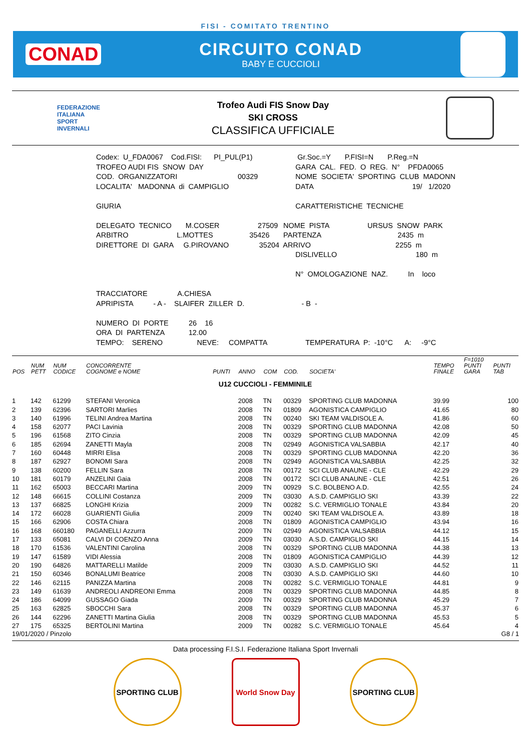FISI - COMITATO TRENTINO
CONAD
CIRCUITO CONAD
BABY E CUCCIOLI
FEDERAZIONE
ITALIANA
SPORT
INVERNALI
Trofeo Audi FIS Snow Day
SKI CROSS
CLASSIFICA UFFICIALE
| Codex: U_FDA0067 Cod.FISI: PI_PUL(P1) | Gr.Soc.=Y P.FISI=N P.Reg.=N |
| TROFEO AUDI FIS SNOW DAY | GARA CAL. FED. O REG. N° PFDA0065 |
| COD. ORGANIZZATORI 00329 | NOME SOCIETA' SPORTING CLUB MADONN |
| LOCALITA' MADONNA di CAMPIGLIO | DATA 19/ 1/2020 |
| GIURIA | CARATTERISTICHE TECNICHE |
| DELEGATO TECNICO M.COSER 27509 | NOME PISTA URSUS SNOW PARK |
| ARBITRO L.MOTTES 35426 | PARTENZA 2435 m |
| DIRETTORE DI GARA G.PIROVANO 35204 | ARRIVO 2255 m |
| | DISLIVELLO 180 m |
| | N° OMOLOGAZIONE NAZ. In loco |
| TRACCIATORE A.CHIESA | |
| APRIPISTA - A - SLAIFER ZILLER D. | - B - |
| NUMERO DI PORTE 26 16 | |
| ORA DI PARTENZA 12.00 | |
| TEMPO: SERENO NEVE: COMPATTA | TEMPERATURA P: -10°C A: -9°C |
| POS | NUM PETT | NUM CODICE | CONCORRENTE COGNOME e NOME | PUNTI | ANNO | COM | COD. | SOCIETA' | TEMPO FINALE | F=1010 PUNTI GARA | PUNTI TAB |
| --- | --- | --- | --- | --- | --- | --- | --- | --- | --- | --- | --- |
| U12 CUCCIOLI - FEMMINILE | | | | | | | | | | | |
| 1 | 142 | 61299 | STEFANI Veronica | | 2008 | TN | 00329 | SPORTING CLUB MADONNA | 39.99 | | 100 |
| 2 | 139 | 62396 | SARTORI Marlies | | 2008 | TN | 01809 | AGONISTICA CAMPIGLIO | 41.65 | | 80 |
| 3 | 140 | 61996 | TELINI Andrea Martina | | 2008 | TN | 00240 | SKI TEAM VALDISOLE A. | 41.86 | | 60 |
| 4 | 158 | 62077 | PACI Lavinia | | 2008 | TN | 00329 | SPORTING CLUB MADONNA | 42.08 | | 50 |
| 5 | 196 | 61568 | ZITO Cinzia | | 2008 | TN | 00329 | SPORTING CLUB MADONNA | 42.09 | | 45 |
| 6 | 185 | 62694 | ZANETTI Mayla | | 2008 | TN | 02949 | AGONISTICA VALSABBIA | 42.17 | | 40 |
| 7 | 160 | 60448 | MIRRI Elisa | | 2008 | TN | 00329 | SPORTING CLUB MADONNA | 42.20 | | 36 |
| 8 | 187 | 62927 | BONOMI Sara | | 2008 | TN | 02949 | AGONISTICA VALSABBIA | 42.25 | | 32 |
| 9 | 138 | 60200 | FELLIN Sara | | 2008 | TN | 00172 | SCI CLUB ANAUNE - CLE | 42.29 | | 29 |
| 10 | 181 | 60179 | ANZELINI Gaia | | 2008 | TN | 00172 | SCI CLUB ANAUNE - CLE | 42.51 | | 26 |
| 11 | 162 | 65003 | BECCARI Martina | | 2009 | TN | 00929 | S.C. BOLBENO A.D. | 42.55 | | 24 |
| 12 | 148 | 66615 | COLLINI Costanza | | 2009 | TN | 03030 | A.S.D. CAMPIGLIO SKI | 43.39 | | 22 |
| 13 | 137 | 66825 | LONGHI Krizia | | 2009 | TN | 00282 | S.C. VERMIGLIO TONALE | 43.84 | | 20 |
| 14 | 172 | 66028 | GUARIENTI Giulia | | 2009 | TN | 00240 | SKI TEAM VALDISOLE A. | 43.89 | | 18 |
| 15 | 166 | 62906 | COSTA Chiara | | 2008 | TN | 01809 | AGONISTICA CAMPIGLIO | 43.94 | | 16 |
| 16 | 168 | 660180 | PAGANELLI Azzurra | | 2009 | TN | 02949 | AGONISTICA VALSABBIA | 44.12 | | 15 |
| 17 | 133 | 65081 | CALVI DI COENZO Anna | | 2009 | TN | 03030 | A.S.D. CAMPIGLIO SKI | 44.15 | | 14 |
| 18 | 170 | 61536 | VALENTINI Carolina | | 2008 | TN | 00329 | SPORTING CLUB MADONNA | 44.38 | | 13 |
| 19 | 147 | 61589 | VIDI Alessia | | 2008 | TN | 01809 | AGONISTICA CAMPIGLIO | 44.39 | | 12 |
| 20 | 190 | 64826 | MATTARELLI Matilde | | 2009 | TN | 03030 | A.S.D. CAMPIGLIO SKI | 44.52 | | 11 |
| 21 | 150 | 60346 | BONALUMI Beatrice | | 2008 | TN | 03030 | A.S.D. CAMPIGLIO SKI | 44.60 | | 10 |
| 22 | 146 | 62115 | PANIZZA Martina | | 2008 | TN | 00282 | S.C. VERMIGLIO TONALE | 44.81 | | 9 |
| 23 | 149 | 61639 | ANDREOLI ANDREONI Emma | | 2008 | TN | 00329 | SPORTING CLUB MADONNA | 44.85 | | 8 |
| 24 | 186 | 64099 | GUSSAGO Giada | | 2009 | TN | 00329 | SPORTING CLUB MADONNA | 45.29 | | 7 |
| 25 | 163 | 62825 | SBOCCHI Sara | | 2008 | TN | 00329 | SPORTING CLUB MADONNA | 45.37 | | 6 |
| 26 | 144 | 62296 | ZANETTI Martina Giulia | | 2008 | TN | 00329 | SPORTING CLUB MADONNA | 45.53 | | 5 |
| 27 | 175 | 65325 | BERTOLINI Martina | | 2009 | TN | 00282 | S.C. VERMIGLIO TONALE | 45.64 | | 4 |
19/01/2020 / Pinzolo G8 / 1
Data processing F.I.S.I. Federazione Italiana Sport Invernali
SPORTING CLUB World Snow Day SPORTING CLUB